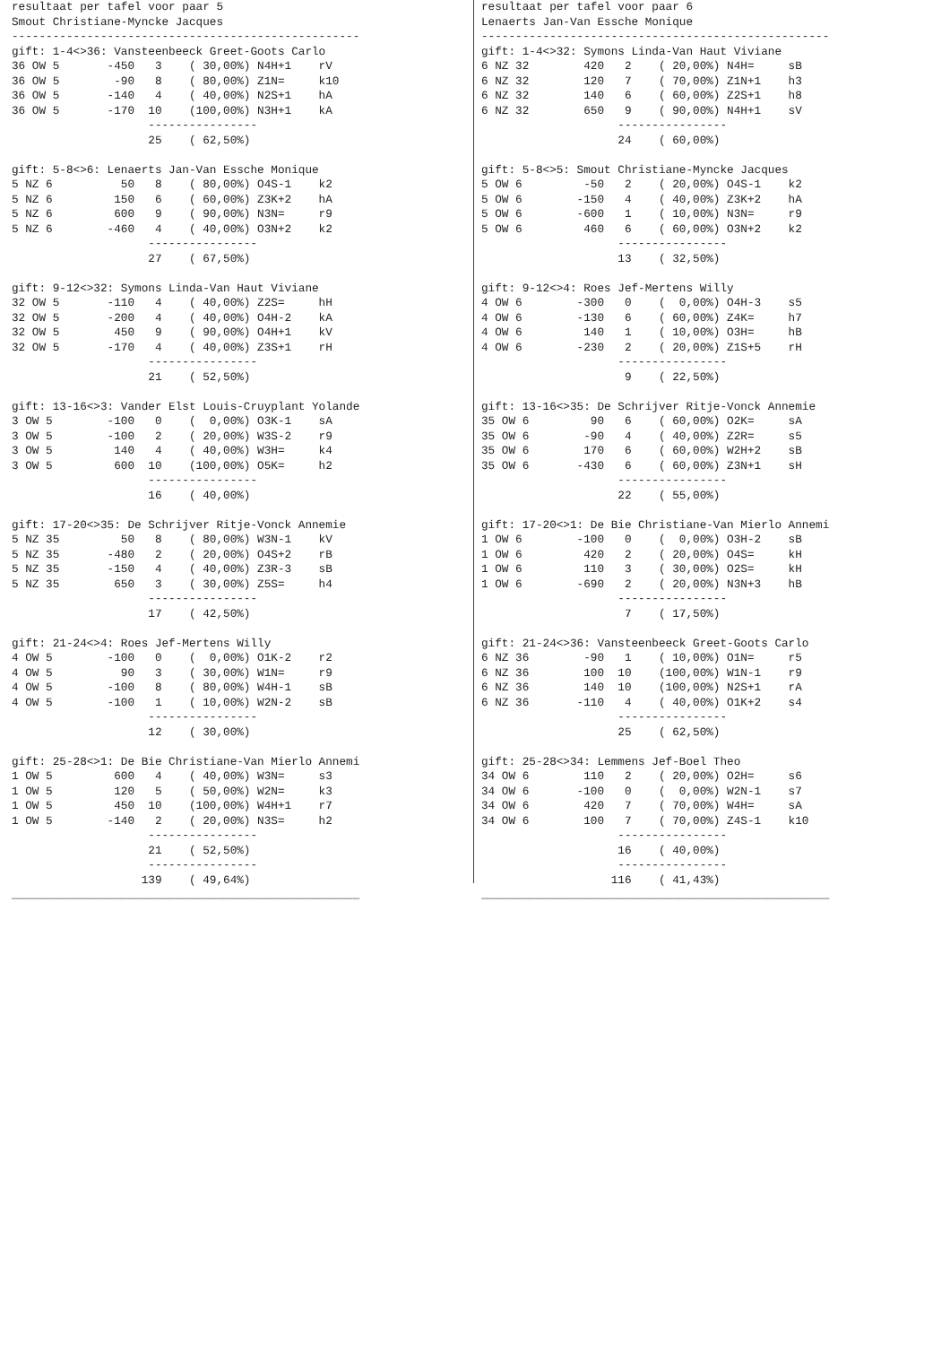resultaat per tafel voor paar 5
Smout Christiane-Myncke Jacques
---------------------------------------------------
gift: 1-4<>36: Vansteenbeeck Greet-Goots Carlo
36 OW 5       -450   3    ( 30,00%) N4H+1    rV
36 OW 5        -90   8    ( 80,00%) Z1N=     k10
36 OW 5       -140   4    ( 40,00%) N2S+1    hA
36 OW 5       -170  10    (100,00%) N3H+1    kA
                    ----------------
                    25    ( 62,50%)

gift: 5-8<>6: Lenaerts Jan-Van Essche Monique
5 NZ 6          50   8    ( 80,00%) O4S-1    k2
5 NZ 6         150   6    ( 60,00%) Z3K+2    hA
5 NZ 6         600   9    ( 90,00%) N3N=     r9
5 NZ 6        -460   4    ( 40,00%) O3N+2    k2
                    ----------------
                    27    ( 67,50%)

gift: 9-12<>32: Symons Linda-Van Haut Viviane
32 OW 5       -110   4    ( 40,00%) Z2S=     hH
32 OW 5       -200   4    ( 40,00%) O4H-2    kA
32 OW 5        450   9    ( 90,00%) O4H+1    kV
32 OW 5       -170   4    ( 40,00%) Z3S+1    rH
                    ----------------
                    21    ( 52,50%)

gift: 13-16<>3: Vander Elst Louis-Cruyplant Yolande
3 OW 5        -100   0    (  0,00%) O3K-1    sA
3 OW 5        -100   2    ( 20,00%) W3S-2    r9
3 OW 5         140   4    ( 40,00%) W3H=     k4
3 OW 5         600  10    (100,00%) O5K=     h2
                    ----------------
                    16    ( 40,00%)

gift: 17-20<>35: De Schrijver Ritje-Vonck Annemie
5 NZ 35         50   8    ( 80,00%) W3N-1    kV
5 NZ 35       -480   2    ( 20,00%) O4S+2    rB
5 NZ 35       -150   4    ( 40,00%) Z3R-3    sB
5 NZ 35        650   3    ( 30,00%) Z5S=     h4
                    ----------------
                    17    ( 42,50%)

gift: 21-24<>4: Roes Jef-Mertens Willy
4 OW 5        -100   0    (  0,00%) O1K-2    r2
4 OW 5          90   3    ( 30,00%) W1N=     r9
4 OW 5        -100   8    ( 80,00%) W4H-1    sB
4 OW 5        -100   1    ( 10,00%) W2N-2    sB
                    ----------------
                    12    ( 30,00%)

gift: 25-28<>1: De Bie Christiane-Van Mierlo Annemi
1 OW 5         600   4    ( 40,00%) W3N=     s3
1 OW 5         120   5    ( 50,00%) W2N=     k3
1 OW 5         450  10    (100,00%) W4H+1    r7
1 OW 5        -140   2    ( 20,00%) N3S=     h2
                    ----------------
                    21    ( 52,50%)
                    ----------------
                   139    ( 49,64%)
___________________________________________________
resultaat per tafel voor paar 6
Lenaerts Jan-Van Essche Monique
---------------------------------------------------
gift: 1-4<>32: Symons Linda-Van Haut Viviane
6 NZ 32        420   2    ( 20,00%) N4H=     sB
6 NZ 32        120   7    ( 70,00%) Z1N+1    h3
6 NZ 32        140   6    ( 60,00%) Z2S+1    h8
6 NZ 32        650   9    ( 90,00%) N4H+1    sV
                    ----------------
                    24    ( 60,00%)

gift: 5-8<>5: Smout Christiane-Myncke Jacques
5 OW 6         -50   2    ( 20,00%) O4S-1    k2
5 OW 6        -150   4    ( 40,00%) Z3K+2    hA
5 OW 6        -600   1    ( 10,00%) N3N=     r9
5 OW 6         460   6    ( 60,00%) O3N+2    k2
                    ----------------
                    13    ( 32,50%)

gift: 9-12<>4: Roes Jef-Mertens Willy
4 OW 6        -300   0    (  0,00%) O4H-3    s5
4 OW 6        -130   6    ( 60,00%) Z4K=     h7
4 OW 6         140   1    ( 10,00%) O3H=     hB
4 OW 6        -230   2    ( 20,00%) Z1S+5    rH
                    ----------------
                     9    ( 22,50%)

gift: 13-16<>35: De Schrijver Ritje-Vonck Annemie
35 OW 6         90   6    ( 60,00%) O2K=     sA
35 OW 6        -90   4    ( 40,00%) Z2R=     s5
35 OW 6        170   6    ( 60,00%) W2H+2    sB
35 OW 6       -430   6    ( 60,00%) Z3N+1    sH
                    ----------------
                    22    ( 55,00%)

gift: 17-20<>1: De Bie Christiane-Van Mierlo Annemi
1 OW 6        -100   0    (  0,00%) O3H-2    sB
1 OW 6         420   2    ( 20,00%) O4S=     kH
1 OW 6         110   3    ( 30,00%) O2S=     kH
1 OW 6        -690   2    ( 20,00%) N3N+3    hB
                    ----------------
                     7    ( 17,50%)

gift: 21-24<>36: Vansteenbeeck Greet-Goots Carlo
6 NZ 36        -90   1    ( 10,00%) O1N=     r5
6 NZ 36        100  10    (100,00%) W1N-1    r9
6 NZ 36        140  10    (100,00%) N2S+1    rA
6 NZ 36       -110   4    ( 40,00%) O1K+2    s4
                    ----------------
                    25    ( 62,50%)

gift: 25-28<>34: Lemmens Jef-Boel Theo
34 OW 6        110   2    ( 20,00%) O2H=     s6
34 OW 6       -100   0    (  0,00%) W2N-1    s7
34 OW 6        420   7    ( 70,00%) W4H=     sA
34 OW 6        100   7    ( 70,00%) Z4S-1    k10
                    ----------------
                    16    ( 40,00%)
                    ----------------
                   116    ( 41,43%)
___________________________________________________